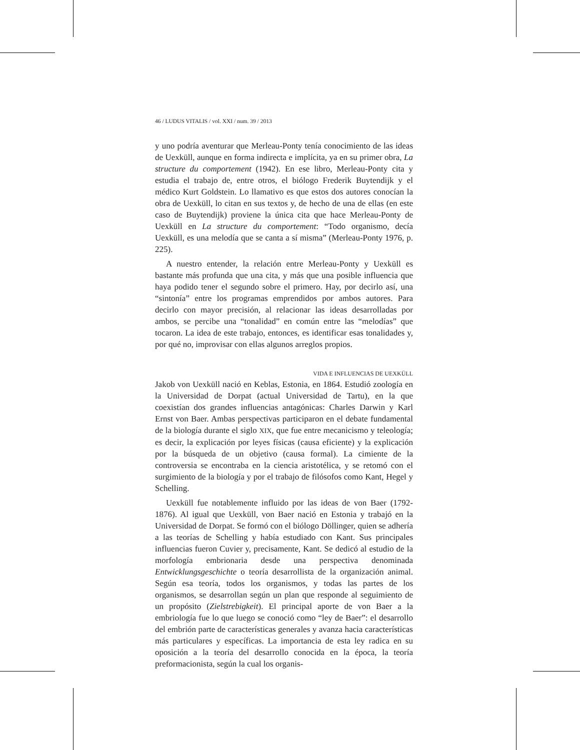46 / LUDUS VITALIS / vol. XXI / num. 39 / 2013
y uno podría aventurar que Merleau-Ponty tenía conocimiento de las ideas de Uexküll, aunque en forma indirecta e implícita, ya en su primer obra, La structure du comportement (1942). En ese libro, Merleau-Ponty cita y estudia el trabajo de, entre otros, el biólogo Frederik Buytendijk y el médico Kurt Goldstein. Lo llamativo es que estos dos autores conocían la obra de Uexküll, lo citan en sus textos y, de hecho de una de ellas (en este caso de Buytendijk) proviene la única cita que hace Merleau-Ponty de Uexküll en La structure du comportement: “Todo organismo, decía Uexküll, es una melodía que se canta a sí misma” (Merleau-Ponty 1976, p. 225).
A nuestro entender, la relación entre Merleau-Ponty y Uexküll es bastante más profunda que una cita, y más que una posible influencia que haya podido tener el segundo sobre el primero. Hay, por decirlo así, una “sintonía” entre los programas emprendidos por ambos autores. Para decirlo con mayor precisión, al relacionar las ideas desarrolladas por ambos, se percibe una “tonalidad” en común entre las “melodías” que tocaron. La idea de este trabajo, entonces, es identificar esas tonalidades y, por qué no, improvisar con ellas algunos arreglos propios.
VIDA E INFLUENCIAS DE UEXKÜLL
Jakob von Uexküll nació en Keblas, Estonia, en 1864. Estudió zoología en la Universidad de Dorpat (actual Universidad de Tartu), en la que coexistían dos grandes influencias antagónicas: Charles Darwin y Karl Ernst von Baer. Ambas perspectivas participaron en el debate fundamental de la biología durante el siglo XIX, que fue entre mecanicismo y teleología; es decir, la explicación por leyes físicas (causa eficiente) y la explicación por la búsqueda de un objetivo (causa formal). La cimiente de la controversia se encontraba en la ciencia aristotélica, y se retomó con el surgimiento de la biología y por el trabajo de filósofos como Kant, Hegel y Schelling.
Uexküll fue notablemente influido por las ideas de von Baer (1792-1876). Al igual que Uexküll, von Baer nació en Estonia y trabajó en la Universidad de Dorpat. Se formó con el biólogo Döllinger, quien se adhería a las teorías de Schelling y había estudiado con Kant. Sus principales influencias fueron Cuvier y, precisamente, Kant. Se dedicó al estudio de la morfología embrionaria desde una perspectiva denominada Entwicklungsgeschichte o teoría desarrollista de la organización animal. Según esa teoría, todos los organismos, y todas las partes de los organismos, se desarrollan según un plan que responde al seguimiento de un propósito (Zielstrebigkeit). El principal aporte de von Baer a la embriología fue lo que luego se conoció como “ley de Baer”: el desarrollo del embrión parte de características generales y avanza hacia características más particulares y específicas. La importancia de esta ley radica en su oposición a la teoría del desarrollo conocida en la época, la teoría preformacionista, según la cual los organis-